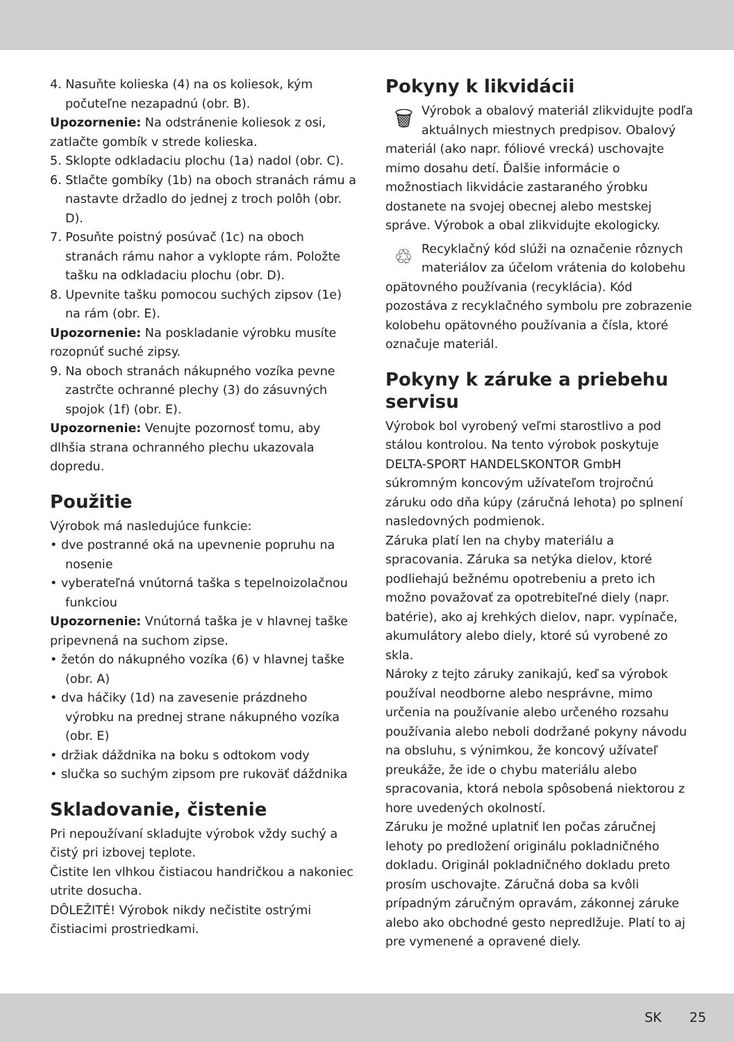4. Nasuňte kolieska (4) na os koliesok, kým počuteľne nezapadnú (obr. B).
Upozornenie: Na odstránenie koliesok z osi, zatlačte gombík v strede kolieska.
5. Sklopte odkladaciu plochu (1a) nadol (obr. C).
6. Stlačte gombíky (1b) na oboch stranách rámu a nastavte držadlo do jednej z troch polôh (obr. D).
7. Posuňte poistný posúvač (1c) na oboch stranách rámu nahor a vyklopte rám. Položte tašku na odkladaciu plochu (obr. D).
8. Upevnite tašku pomocou suchých zipsov (1e) na rám (obr. E).
Upozornenie: Na poskladanie výrobku musíte rozopnúť suché zipsy.
9. Na oboch stranách nákupného vozíka pevne zastrčte ochranné plechy (3) do zásuvných spojok (1f) (obr. E).
Upozornenie: Venujte pozornosť tomu, aby dlhšia strana ochranného plechu ukazovala dopredu.
Použitie
Výrobok má nasledujúce funkcie:
• dve postranné oká na upevnenie popruhu na nosenie
• vyberateľná vnútorná taška s tepelnoizolačnou funkciou
Upozornenie: Vnútorná taška je v hlavnej taške pripevnená na suchom zipse.
• žetón do nákupného vozíka (6) v hlavnej taške (obr. A)
• dva háčiky (1d) na zavesenie prázdneho výrobku na prednej strane nákupného vozíka (obr. E)
• držiak dáždnika na boku s odtokom vody
• slučka so suchým zipsom pre rukoväť dáždnika
Skladovanie, čistenie
Pri nepoužívaní skladujte výrobok vždy suchý a čistý pri izbovej teplote.
Čistite len vlhkou čistiacou handričkou a nakoniec utrite dosucha.
DÔLEŽITÉ! Výrobok nikdy nečistite ostrými čistiacimi prostriedkami.
Pokyny k likvidácii
🗑
Výrobok a obalový materiál zlikvidujte podľa aktuálnych miestnych predpisov. Obalový materiál (ako napr. fóliové vrecká) uschovajte mimo dosahu detí. Ďalšie informácie o možnostiach likvidácie zastaraného ýrobku dostanete na svojej obecnej alebo mestskej správe. Výrobok a obal zlikvidujte ekologicky.
♲
Recyklačný kód slúži na označenie rôznych materiálov za účelom vrátenia do kolobehu opätovného používania (recyklácia). Kód pozostáva z recyklačného symbolu pre zobrazenie kolobehu opätovného používania a čísla, ktoré označuje materiál.
Pokyny k záruke a priebehu servisu
Výrobok bol vyrobený veľmi starostlivo a pod stálou kontrolou. Na tento výrobok poskytuje DELTA-SPORT HANDELSKONTOR GmbH súkromným koncovým užívateľom trojročnú záruku odo dňa kúpy (záručná lehota) po splnení nasledovných podmienok.
Záruka platí len na chyby materiálu a spracovania. Záruka sa netýka dielov, ktoré podliehajú bežnému opotrebeniu a preto ich možno považovať za opotrebiteľné diely (napr. batérie), ako aj krehkých dielov, napr. vypínače, akumulátory alebo diely, ktoré sú vyrobené zo skla.
Nároky z tejto záruky zanikajú, keď sa výrobok používal neodborne alebo nesprávne, mimo určenia na používanie alebo určeného rozsahu používania alebo neboli dodržané pokyny návodu na obsluhu, s výnimkou, že koncový užívateľ preukáže, že ide o chybu materiálu alebo spracovania, ktorá nebola spôsobená niektorou z hore uvedených okolností.
Záruku je možné uplatniť len počas záručnej lehoty po predložení originálu pokladničného dokladu. Originál pokladničného dokladu preto prosím uschovajte. Záručná doba sa kvôli prípadným záručným opravám, zákonnej záruke alebo ako obchodné gesto nepredlžuje. Platí to aj pre vymenené a opravené diely.
SK 25